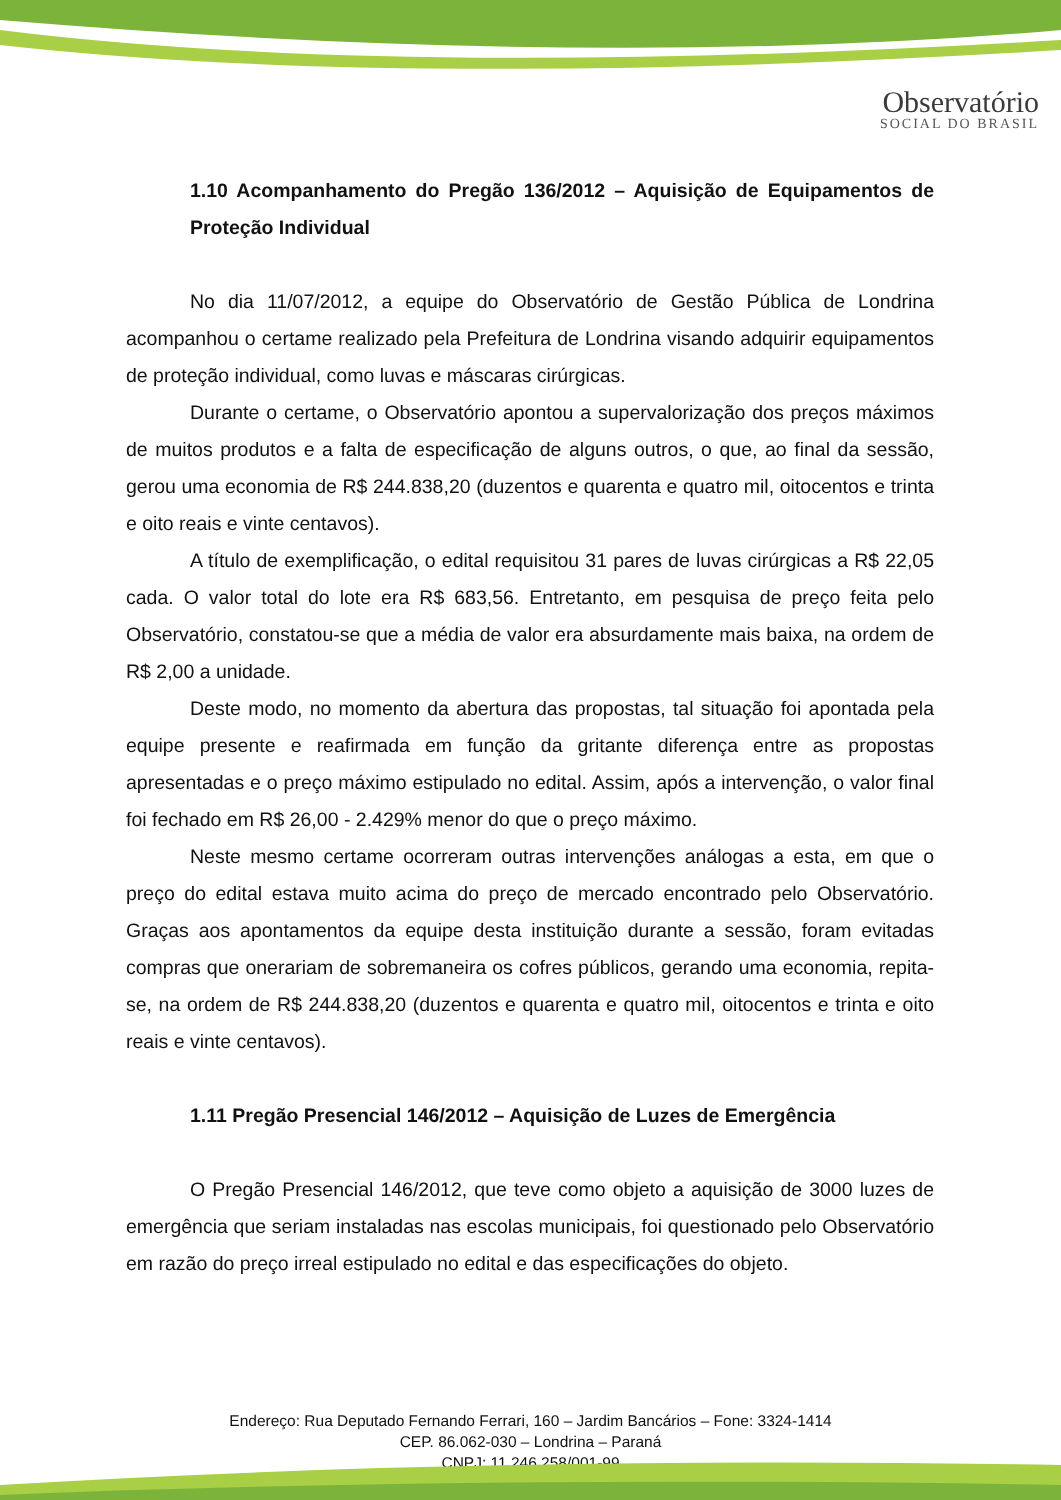Observatório
SOCIAL DO BRASIL
1.10 Acompanhamento do Pregão 136/2012 – Aquisição de Equipamentos de Proteção Individual
No dia 11/07/2012, a equipe do Observatório de Gestão Pública de Londrina acompanhou o certame realizado pela Prefeitura de Londrina visando adquirir equipamentos de proteção individual, como luvas e máscaras cirúrgicas.
Durante o certame, o Observatório apontou a supervalorização dos preços máximos de muitos produtos e a falta de especificação de alguns outros, o que, ao final da sessão, gerou uma economia de R$ 244.838,20 (duzentos e quarenta e quatro mil, oitocentos e trinta e oito reais e vinte centavos).
A título de exemplificação, o edital requisitou 31 pares de luvas cirúrgicas a R$ 22,05 cada. O valor total do lote era R$ 683,56. Entretanto, em pesquisa de preço feita pelo Observatório, constatou-se que a média de valor era absurdamente mais baixa, na ordem de R$ 2,00 a unidade.
Deste modo, no momento da abertura das propostas, tal situação foi apontada pela equipe presente e reafirmada em função da gritante diferença entre as propostas apresentadas e o preço máximo estipulado no edital. Assim, após a intervenção, o valor final foi fechado em R$ 26,00 - 2.429% menor do que o preço máximo.
Neste mesmo certame ocorreram outras intervenções análogas a esta, em que o preço do edital estava muito acima do preço de mercado encontrado pelo Observatório. Graças aos apontamentos da equipe desta instituição durante a sessão, foram evitadas compras que onerariam de sobremaneira os cofres públicos, gerando uma economia, repita-se, na ordem de R$ 244.838,20 (duzentos e quarenta e quatro mil, oitocentos e trinta e oito reais e vinte centavos).
1.11 Pregão Presencial 146/2012 – Aquisição de Luzes de Emergência
O Pregão Presencial 146/2012, que teve como objeto a aquisição de 3000 luzes de emergência que seriam instaladas nas escolas municipais, foi questionado pelo Observatório em razão do preço irreal estipulado no edital e das especificações do objeto.
Endereço: Rua Deputado Fernando Ferrari, 160 – Jardim Bancários – Fone: 3324-1414
CEP. 86.062-030 – Londrina – Paraná
CNPJ: 11.246.258/001-99